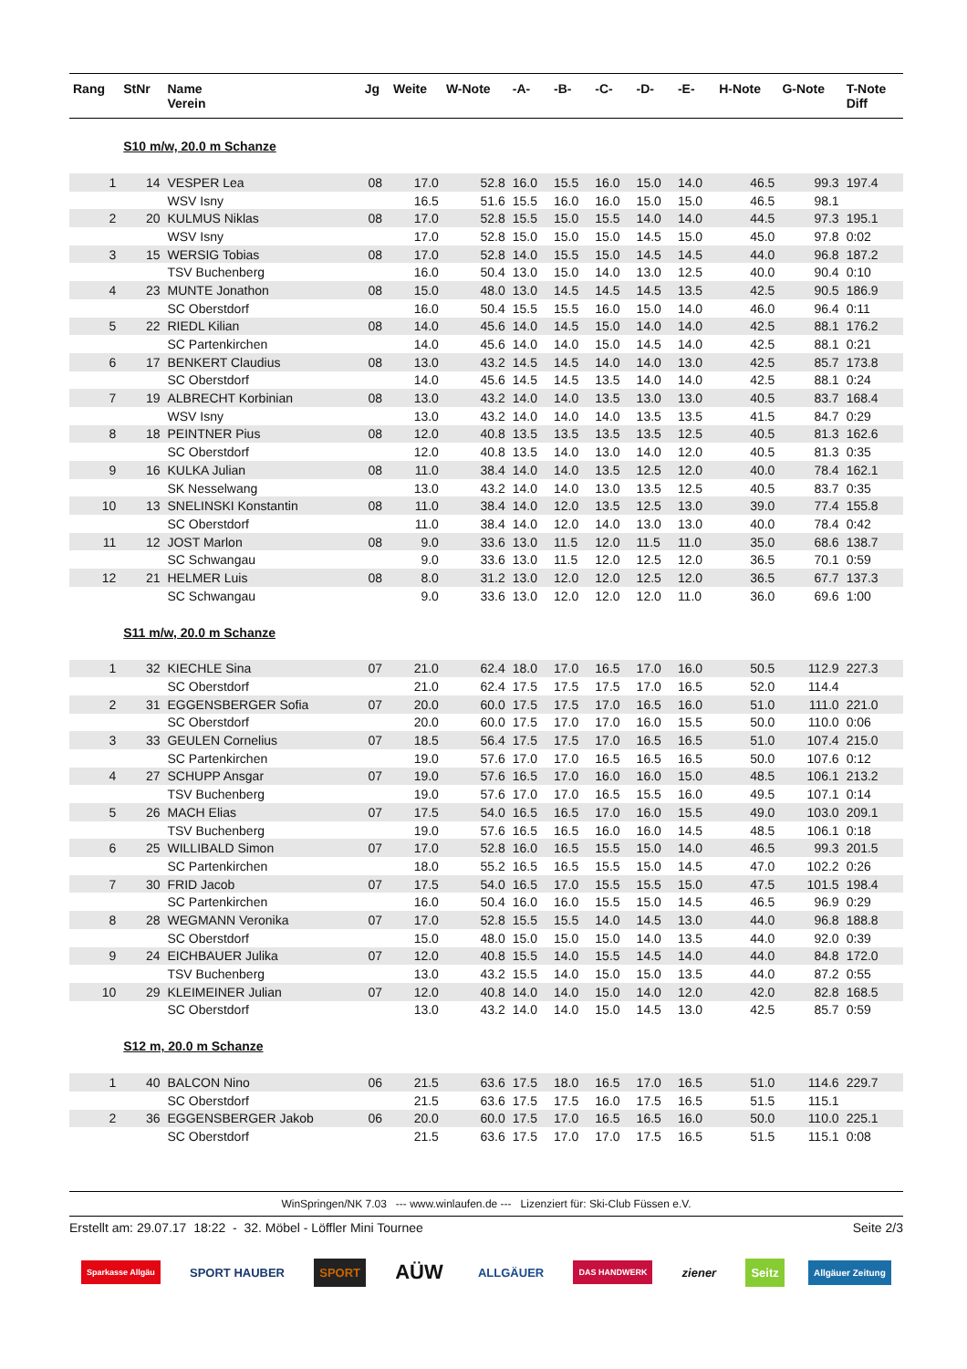| Rang | StNr | Name Verein | Jg | Weite | W-Note | -A- | -B- | -C- | -D- | -E- | H-Note | G-Note | T-Note Diff |
| --- | --- | --- | --- | --- | --- | --- | --- | --- | --- | --- | --- | --- | --- |
| | S10 m/w, 20.0 m Schanze | | | | | | | | | | | | |
| 1 | 14 | VESPER Lea | 08 | 17.0 | 52.8 | 16.0 | 15.5 | 16.0 | 15.0 | 14.0 | 46.5 | 99.3 | 197.4 |
| | | WSV Isny | | 16.5 | 51.6 | 15.5 | 16.0 | 16.0 | 15.0 | 15.0 | 46.5 | 98.1 | |
| 2 | 20 | KULMUS Niklas | 08 | 17.0 | 52.8 | 15.5 | 15.0 | 15.5 | 14.0 | 14.0 | 44.5 | 97.3 | 195.1 |
| | | WSV Isny | | 17.0 | 52.8 | 15.0 | 15.0 | 15.0 | 14.5 | 15.0 | 45.0 | 97.8 | 0:02 |
| 3 | 15 | WERSIG Tobias | 08 | 17.0 | 52.8 | 14.0 | 15.5 | 15.0 | 14.5 | 14.5 | 44.0 | 96.8 | 187.2 |
| | | TSV Buchenberg | | 16.0 | 50.4 | 13.0 | 15.0 | 14.0 | 13.0 | 12.5 | 40.0 | 90.4 | 0:10 |
| 4 | 23 | MUNTE Jonathon | 08 | 15.0 | 48.0 | 13.0 | 14.5 | 14.5 | 14.5 | 13.5 | 42.5 | 90.5 | 186.9 |
| | | SC Oberstdorf | | 16.0 | 50.4 | 15.5 | 15.5 | 16.0 | 15.0 | 14.0 | 46.0 | 96.4 | 0:11 |
| 5 | 22 | RIEDL Kilian | 08 | 14.0 | 45.6 | 14.0 | 14.5 | 15.0 | 14.0 | 14.0 | 42.5 | 88.1 | 176.2 |
| | | SC Partenkirchen | | 14.0 | 45.6 | 14.0 | 14.0 | 15.0 | 14.5 | 14.0 | 42.5 | 88.1 | 0:21 |
| 6 | 17 | BENKERT Claudius | 08 | 13.0 | 43.2 | 14.5 | 14.5 | 14.0 | 14.0 | 13.0 | 42.5 | 85.7 | 173.8 |
| | | SC Oberstdorf | | 14.0 | 45.6 | 14.5 | 14.5 | 13.5 | 14.0 | 14.0 | 42.5 | 88.1 | 0:24 |
| 7 | 19 | ALBRECHT Korbinian | 08 | 13.0 | 43.2 | 14.0 | 14.0 | 13.5 | 13.0 | 13.0 | 40.5 | 83.7 | 168.4 |
| | | WSV Isny | | 13.0 | 43.2 | 14.0 | 14.0 | 14.0 | 13.5 | 13.5 | 41.5 | 84.7 | 0:29 |
| 8 | 18 | PEINTNER Pius | 08 | 12.0 | 40.8 | 13.5 | 13.5 | 13.5 | 13.5 | 12.5 | 40.5 | 81.3 | 162.6 |
| | | SC Oberstdorf | | 12.0 | 40.8 | 13.5 | 14.0 | 13.0 | 14.0 | 12.0 | 40.5 | 81.3 | 0:35 |
| 9 | 16 | KULKA Julian | 08 | 11.0 | 38.4 | 14.0 | 14.0 | 13.5 | 12.5 | 12.0 | 40.0 | 78.4 | 162.1 |
| | | SK Nesselwang | | 13.0 | 43.2 | 14.0 | 14.0 | 13.0 | 13.5 | 12.5 | 40.5 | 83.7 | 0:35 |
| 10 | 13 | SNELINSKI Konstantin | 08 | 11.0 | 38.4 | 14.0 | 12.0 | 13.5 | 12.5 | 13.0 | 39.0 | 77.4 | 155.8 |
| | | SC Oberstdorf | | 11.0 | 38.4 | 14.0 | 12.0 | 14.0 | 13.0 | 13.0 | 40.0 | 78.4 | 0:42 |
| 11 | 12 | JOST Marlon | 08 | 9.0 | 33.6 | 13.0 | 11.5 | 12.0 | 11.5 | 11.0 | 35.0 | 68.6 | 138.7 |
| | | SC Schwangau | | 9.0 | 33.6 | 13.0 | 11.5 | 12.0 | 12.5 | 12.0 | 36.5 | 70.1 | 0:59 |
| 12 | 21 | HELMER Luis | 08 | 8.0 | 31.2 | 13.0 | 12.0 | 12.0 | 12.5 | 12.0 | 36.5 | 67.7 | 137.3 |
| | | SC Schwangau | | 9.0 | 33.6 | 13.0 | 12.0 | 12.0 | 12.0 | 11.0 | 36.0 | 69.6 | 1:00 |
| | S11 m/w, 20.0 m Schanze | | | | | | | | | | | | |
| 1 | 32 | KIECHLE Sina | 07 | 21.0 | 62.4 | 18.0 | 17.0 | 16.5 | 17.0 | 16.0 | 50.5 | 112.9 | 227.3 |
| | | SC Oberstdorf | | 21.0 | 62.4 | 17.5 | 17.5 | 17.5 | 17.0 | 16.5 | 52.0 | 114.4 | |
| 2 | 31 | EGGENSBERGER Sofia | 07 | 20.0 | 60.0 | 17.5 | 17.5 | 17.0 | 16.5 | 16.0 | 51.0 | 111.0 | 221.0 |
| | | SC Oberstdorf | | 20.0 | 60.0 | 17.5 | 17.0 | 17.0 | 16.0 | 15.5 | 50.0 | 110.0 | 0:06 |
| 3 | 33 | GEULEN Cornelius | 07 | 18.5 | 56.4 | 17.5 | 17.5 | 17.0 | 16.5 | 16.5 | 51.0 | 107.4 | 215.0 |
| | | SC Partenkirchen | | 19.0 | 57.6 | 17.0 | 17.0 | 16.5 | 16.5 | 16.5 | 50.0 | 107.6 | 0:12 |
| 4 | 27 | SCHUPP Ansgar | 07 | 19.0 | 57.6 | 16.5 | 17.0 | 16.0 | 16.0 | 15.0 | 48.5 | 106.1 | 213.2 |
| | | TSV Buchenberg | | 19.0 | 57.6 | 17.0 | 17.0 | 16.5 | 15.5 | 16.0 | 49.5 | 107.1 | 0:14 |
| 5 | 26 | MACH Elias | 07 | 17.5 | 54.0 | 16.5 | 16.5 | 17.0 | 16.0 | 15.5 | 49.0 | 103.0 | 209.1 |
| | | TSV Buchenberg | | 19.0 | 57.6 | 16.5 | 16.5 | 16.0 | 16.0 | 14.5 | 48.5 | 106.1 | 0:18 |
| 6 | 25 | WILLIBALD Simon | 07 | 17.0 | 52.8 | 16.0 | 16.5 | 15.5 | 15.0 | 14.0 | 46.5 | 99.3 | 201.5 |
| | | SC Partenkirchen | | 18.0 | 55.2 | 16.5 | 16.5 | 15.5 | 15.0 | 14.5 | 47.0 | 102.2 | 0:26 |
| 7 | 30 | FRID Jacob | 07 | 17.5 | 54.0 | 16.5 | 17.0 | 15.5 | 15.5 | 15.0 | 47.5 | 101.5 | 198.4 |
| | | SC Partenkirchen | | 16.0 | 50.4 | 16.0 | 16.0 | 15.5 | 15.0 | 14.5 | 46.5 | 96.9 | 0:29 |
| 8 | 28 | WEGMANN Veronika | 07 | 17.0 | 52.8 | 15.5 | 15.5 | 14.0 | 14.5 | 13.0 | 44.0 | 96.8 | 188.8 |
| | | SC Oberstdorf | | 15.0 | 48.0 | 15.0 | 15.0 | 15.0 | 14.0 | 13.5 | 44.0 | 92.0 | 0:39 |
| 9 | 24 | EICHBAUER Julika | 07 | 12.0 | 40.8 | 15.5 | 14.0 | 15.5 | 14.5 | 14.0 | 44.0 | 84.8 | 172.0 |
| | | TSV Buchenberg | | 13.0 | 43.2 | 15.5 | 14.0 | 15.0 | 15.0 | 13.5 | 44.0 | 87.2 | 0:55 |
| 10 | 29 | KLEIMEINER Julian | 07 | 12.0 | 40.8 | 14.0 | 14.0 | 15.0 | 14.0 | 12.0 | 42.0 | 82.8 | 168.5 |
| | | SC Oberstdorf | | 13.0 | 43.2 | 14.0 | 14.0 | 15.0 | 14.5 | 13.0 | 42.5 | 85.7 | 0:59 |
| | S12 m, 20.0 m Schanze | | | | | | | | | | | | |
| 1 | 40 | BALCON Nino | 06 | 21.5 | 63.6 | 17.5 | 18.0 | 16.5 | 17.0 | 16.5 | 51.0 | 114.6 | 229.7 |
| | | SC Oberstdorf | | 21.5 | 63.6 | 17.5 | 17.5 | 16.0 | 17.5 | 16.5 | 51.5 | 115.1 | |
| 2 | 36 | EGGENSBERGER Jakob | 06 | 20.0 | 60.0 | 17.5 | 17.0 | 16.5 | 16.5 | 16.0 | 50.0 | 110.0 | 225.1 |
| | | SC Oberstdorf | | 21.5 | 63.6 | 17.5 | 17.0 | 17.0 | 17.5 | 16.5 | 51.5 | 115.1 | 0:08 |
WinSpringen/NK 7.03 --- www.winlaufen.de --- Lizenziert für: Ski-Club Füssen e.V.
Erstellt am: 29.07.17 18:22 - 32. Möbel - Löffler Mini Tournee Seite 2/3
Sparkasse Allgäu SPORT HAUBER SPORT AÜW ALLGÄUER DAS HANDWERK ziener Seitz Allgäuer Zeitung